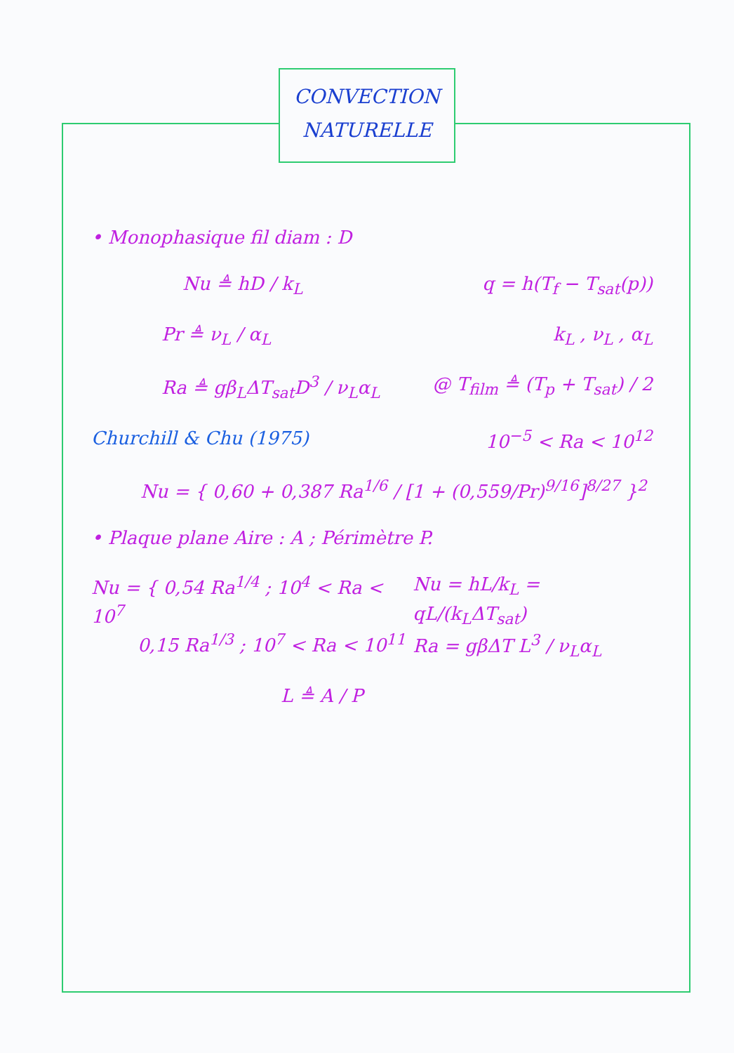CONVECTION
NATURELLE
• Monophasique fil diam : D
Nu ≜ hD / k<sub>L</sub> q = h(T<sub>f</sub> − T<sub>sat</sub>(p))
Pr ≜ ν<sub>L</sub> / α<sub>L</sub> k<sub>L</sub> , ν<sub>L</sub> , α<sub>L</sub>
Ra ≜ gβ<sub>L</sub>ΔT<sub>sat</sub>D<sup>3</sup> / ν<sub>L</sub>α<sub>L</sub> @ T<sub>film</sub> ≜ (T<sub>p</sub> + T<sub>sat</sub>) / 2
Churchill & Chu (1975) 10<sup>−5</sup> < Ra < 10<sup>12</sup>
Nu = { 0,60 + 0,387 Ra<sup>1/6</sup> / [1 + (0,559/Pr)<sup>9/16</sup>]<sup>8/27</sup> }<sup>2</sup>
• Plaque plane Aire : A ; Périmètre P.
Nu = { 0,54 Ra<sup>1/4</sup> ; 10<sup>4</sup> < Ra < 10<sup>7</sup>
0,15 Ra<sup>1/3</sup> ; 10<sup>7</sup> < Ra < 10<sup>11</sup> Nu = hL/k<sub>L</sub> = qL/(k<sub>L</sub>ΔT<sub>sat</sub>)
Ra = gβΔT L<sup>3</sup> / ν<sub>L</sub>α<sub>L</sub>
L ≜ A / P